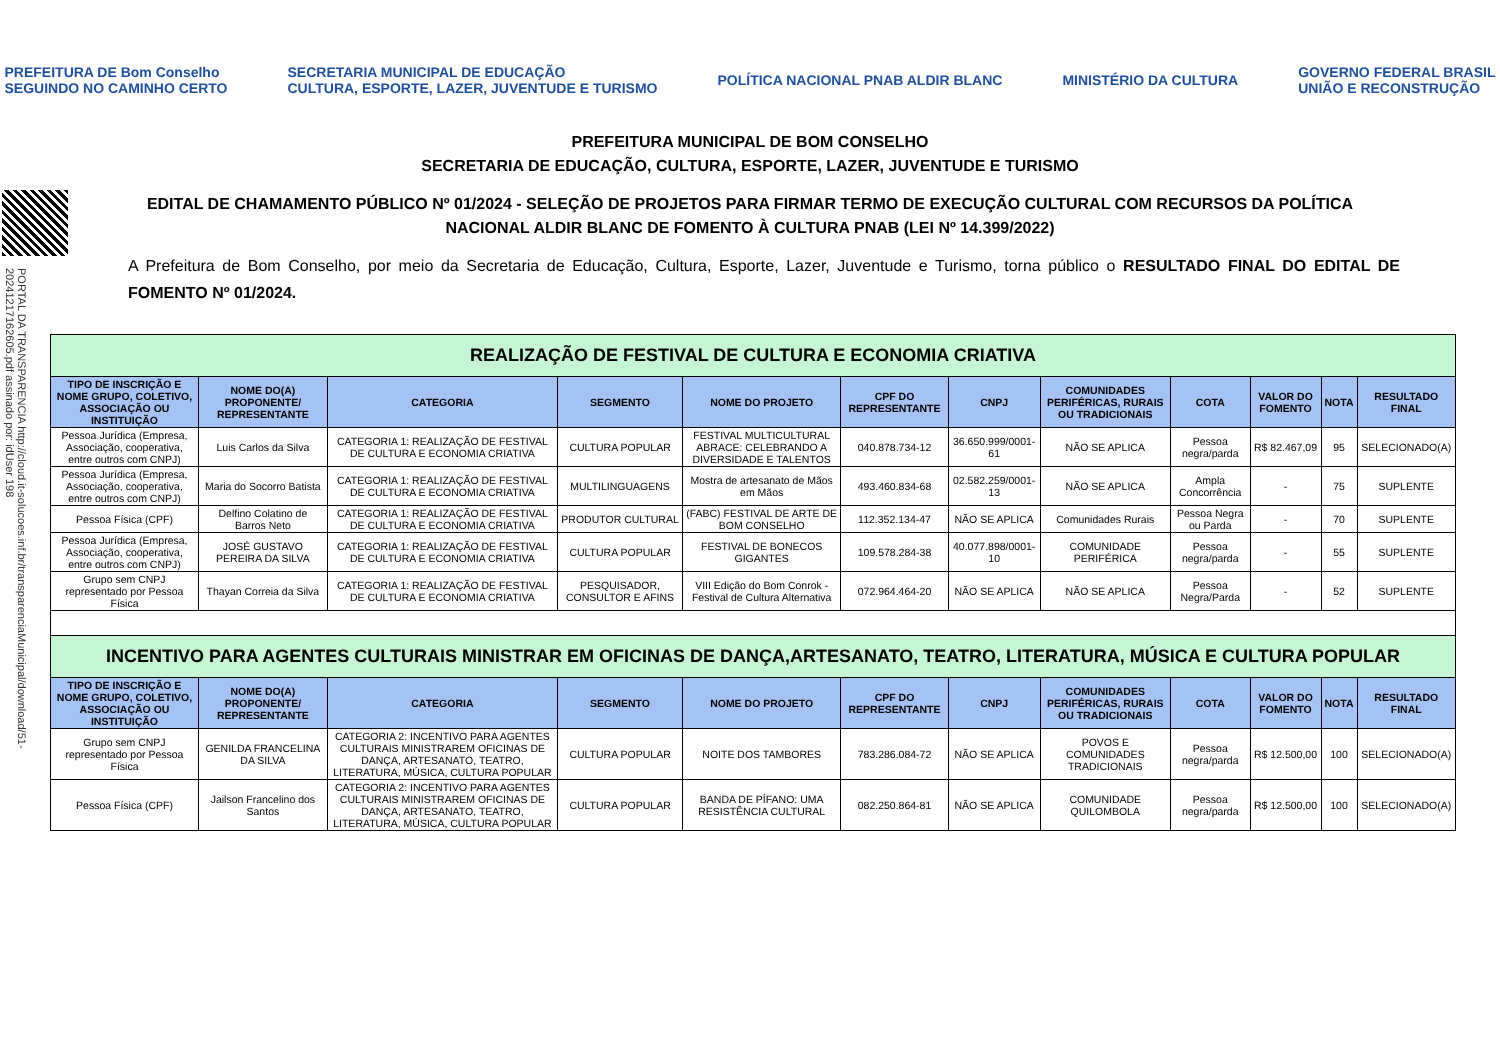PREFEITURA DE Bom Conselho
SEGUINDO NO CAMINHO CERTO
SECRETARIA MUNICIPAL DE EDUCAÇÃO
CULTURA, ESPORTE, LAZER, JUVENTUDE E TURISMO
POLÍTICA NACIONAL PNAB ALDIR BLANC
MINISTÉRIO DA CULTURA
GOVERNO FEDERAL BRASIL
UNIÃO E RECONSTRUÇÃO
PORTAL DA TRANSPARENCIA http://cloud.it-solucoes.inf.br/transparenciaMunicipal/download/51-20241217162605.pdf assinado por: idUser 198
PREFEITURA MUNICIPAL DE BOM CONSELHO
SECRETARIA DE EDUCAÇÃO, CULTURA, ESPORTE, LAZER, JUVENTUDE E TURISMO
EDITAL DE CHAMAMENTO PÚBLICO Nº 01/2024 - SELEÇÃO DE PROJETOS PARA FIRMAR TERMO DE EXECUÇÃO CULTURAL COM RECURSOS DA POLÍTICA NACIONAL ALDIR BLANC DE FOMENTO À CULTURA PNAB (LEI Nº 14.399/2022)
A Prefeitura de Bom Conselho, por meio da Secretaria de Educação, Cultura, Esporte, Lazer, Juventude e Turismo, torna público o RESULTADO FINAL DO EDITAL DE FOMENTO Nº 01/2024.
| REALIZAÇÃO DE FESTIVAL DE CULTURA E ECONOMIA CRIATIVA | | | | | | | | | | | |
| TIPO DE INSCRIÇÃO E NOME GRUPO, COLETIVO, ASSOCIAÇÃO OU INSTITUIÇÃO | NOME DO(A) PROPONENTE/ REPRESENTANTE | CATEGORIA | SEGMENTO | NOME DO PROJETO | CPF DO REPRESENTANTE | CNPJ | COMUNIDADES PERIFÉRICAS, RURAIS OU TRADICIONAIS | COTA | VALOR DO FOMENTO | NOTA | RESULTADO FINAL |
| Pessoa Jurídica (Empresa, Associação, cooperativa, entre outros com CNPJ) | Luis Carlos da Silva | CATEGORIA 1: REALIZAÇÃO DE FESTIVAL DE CULTURA E ECONOMIA CRIATIVA | CULTURA POPULAR | FESTIVAL MULTICULTURAL ABRACE: CELEBRANDO A DIVERSIDADE E TALENTOS | 040.878.734-12 | 36.650.999/0001-61 | NÃO SE APLICA | Pessoa negra/parda | R$ 82.467,09 | 95 | SELECIONADO(A) |
| Pessoa Jurídica (Empresa, Associação, cooperativa, entre outros com CNPJ) | Maria do Socorro Batista | CATEGORIA 1: REALIZAÇÃO DE FESTIVAL DE CULTURA E ECONOMIA CRIATIVA | MULTILINGUAGENS | Mostra de artesanato de Mãos em Mãos | 493.460.834-68 | 02.582.259/0001-13 | NÃO SE APLICA | Ampla Concorrência | - | 75 | SUPLENTE |
| Pessoa Física (CPF) | Delfino Colatino de Barros Neto | CATEGORIA 1: REALIZAÇÃO DE FESTIVAL DE CULTURA E ECONOMIA CRIATIVA | PRODUTOR CULTURAL | (FABC) FESTIVAL DE ARTE DE BOM CONSELHO | 112.352.134-47 | NÃO SE APLICA | Comunidades Rurais | Pessoa Negra ou Parda | - | 70 | SUPLENTE |
| Pessoa Jurídica (Empresa, Associação, cooperativa, entre outros com CNPJ) | JOSÉ GUSTAVO PEREIRA DA SILVA | CATEGORIA 1: REALIZAÇÃO DE FESTIVAL DE CULTURA E ECONOMIA CRIATIVA | CULTURA POPULAR | FESTIVAL DE BONECOS GIGANTES | 109.578.284-38 | 40.077.898/0001-10 | COMUNIDADE PERIFÉRICA | Pessoa negra/parda | - | 55 | SUPLENTE |
| Grupo sem CNPJ representado por Pessoa Física | Thayan Correia da Silva | CATEGORIA 1: REALIZAÇÃO DE FESTIVAL DE CULTURA E ECONOMIA CRIATIVA | PESQUISADOR, CONSULTOR E AFINS | VIII Edição do Bom Conrok - Festival de Cultura Alternativa | 072.964.464-20 | NÃO SE APLICA | NÃO SE APLICA | Pessoa Negra/Parda | - | 52 | SUPLENTE |
| INCENTIVO PARA AGENTES CULTURAIS MINISTRAR EM OFICINAS DE DANÇA,ARTESANATO, TEATRO, LITERATURA, MÚSICA E CULTURA POPULAR | | | | | | | | | | | |
| TIPO DE INSCRIÇÃO E NOME GRUPO, COLETIVO, ASSOCIAÇÃO OU INSTITUIÇÃO | NOME DO(A) PROPONENTE/ REPRESENTANTE | CATEGORIA | SEGMENTO | NOME DO PROJETO | CPF DO REPRESENTANTE | CNPJ | COMUNIDADES PERIFÉRICAS, RURAIS OU TRADICIONAIS | COTA | VALOR DO FOMENTO | NOTA | RESULTADO FINAL |
| Grupo sem CNPJ representado por Pessoa Física | GENILDA FRANCELINA DA SILVA | CATEGORIA 2: INCENTIVO PARA AGENTES CULTURAIS MINISTRAREM OFICINAS DE DANÇA, ARTESANATO, TEATRO, LITERATURA, MÚSICA, CULTURA POPULAR | CULTURA POPULAR | NOITE DOS TAMBORES | 783.286.084-72 | NÃO SE APLICA | POVOS E COMUNIDADES TRADICIONAIS | Pessoa negra/parda | R$ 12.500,00 | 100 | SELECIONADO(A) |
| Pessoa Física (CPF) | Jailson Francelino dos Santos | CATEGORIA 2: INCENTIVO PARA AGENTES CULTURAIS MINISTRAREM OFICINAS DE DANÇA, ARTESANATO, TEATRO, LITERATURA, MÚSICA, CULTURA POPULAR | CULTURA POPULAR | BANDA DE PÍFANO: UMA RESISTÊNCIA CULTURAL | 082.250.864-81 | NÃO SE APLICA | COMUNIDADE QUILOMBOLA | Pessoa negra/parda | R$ 12.500,00 | 100 | SELECIONADO(A) |